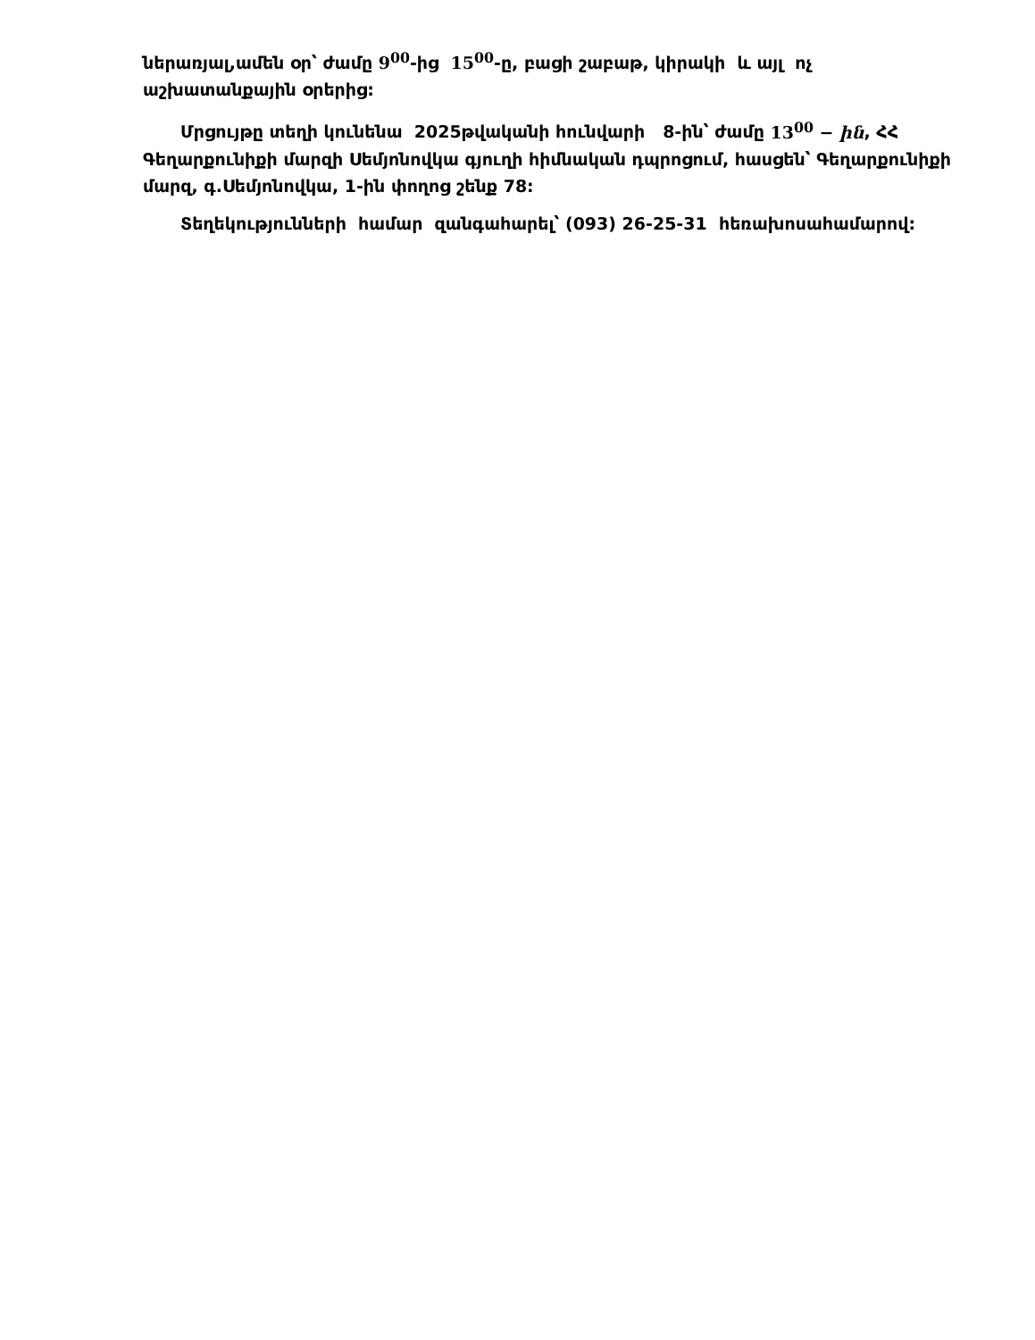ներառյալ,ամեն օր՝ ժամը 9<sup>00</sup>-ից 15<sup>00</sup>-ը, բացի շաբաթ, կիրակի և այլ ոչ աշխատանքային օրերից:
Մրցույթը տեղի կունենա 2025թվականի հունվարի 8-ին՝ ժամը 13<sup>00</sup> − ին, ՀՀ Գեղարքունիքի մարզի Սեմյոնովկա գյուղի հիմնական դպրոցում, հասցեն՝ Գեղարքունիքի մարզ, գ.Սեմյոնովկա, 1-ին փողոց շենք 78:
Տեղեկությունների համար զանգահարել՝ (093) 26-25-31 հեռախոսահամարով: